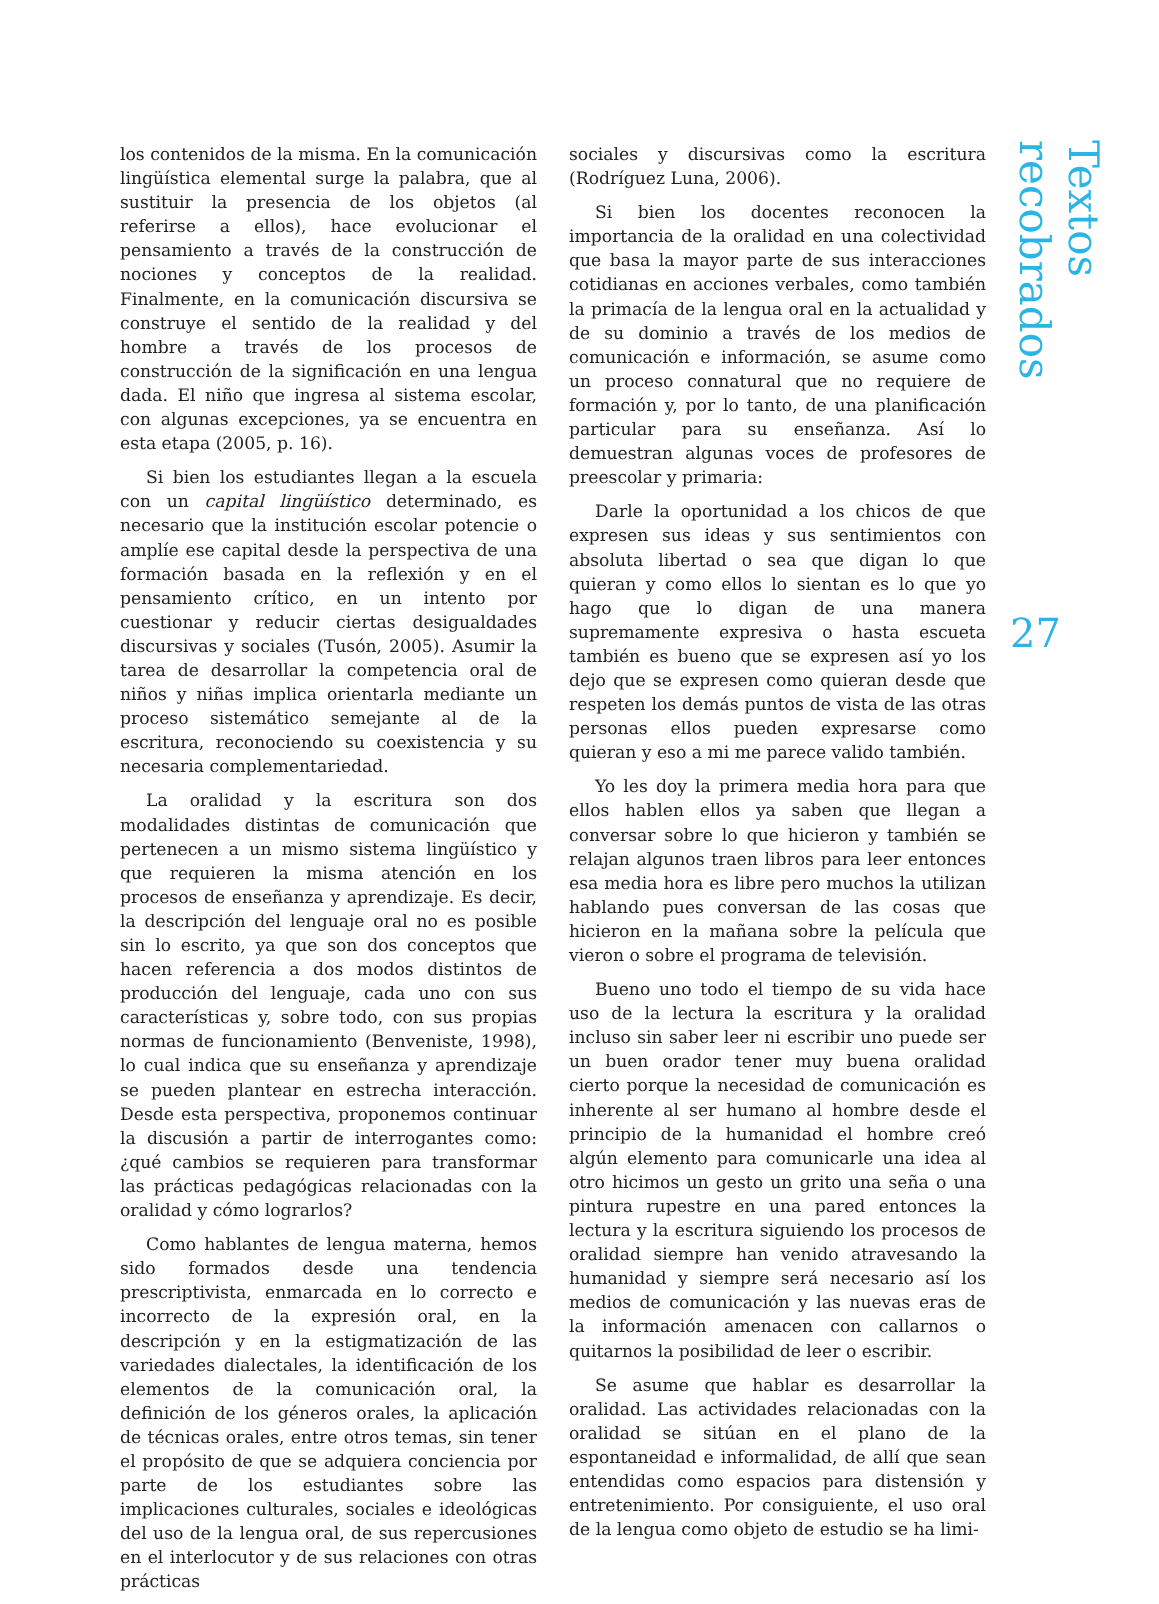los contenidos de la misma. En la comunicación lingüística elemental surge la palabra, que al sustituir la presencia de los objetos (al referirse a ellos), hace evolucionar el pensamiento a través de la construcción de nociones y conceptos de la realidad. Finalmente, en la comunicación discursiva se construye el sentido de la realidad y del hombre a través de los procesos de construcción de la significación en una lengua dada. El niño que ingresa al sistema escolar, con algunas excepciones, ya se encuentra en esta etapa (2005, p. 16).
Si bien los estudiantes llegan a la escuela con un capital lingüístico determinado, es necesario que la institución escolar potencie o amplíe ese capital desde la perspectiva de una formación basada en la reflexión y en el pensamiento crítico, en un intento por cuestionar y reducir ciertas desigualdades discursivas y sociales (Tusón, 2005). Asumir la tarea de desarrollar la competencia oral de niños y niñas implica orientarla mediante un proceso sistemático semejante al de la escritura, reconociendo su coexistencia y su necesaria complementariedad.
La oralidad y la escritura son dos modalidades distintas de comunicación que pertenecen a un mismo sistema lingüístico y que requieren la misma atención en los procesos de enseñanza y aprendizaje. Es decir, la descripción del lenguaje oral no es posible sin lo escrito, ya que son dos conceptos que hacen referencia a dos modos distintos de producción del lenguaje, cada uno con sus características y, sobre todo, con sus propias normas de funcionamiento (Benveniste, 1998), lo cual indica que su enseñanza y aprendizaje se pueden plantear en estrecha interacción. Desde esta perspectiva, proponemos continuar la discusión a partir de interrogantes como: ¿qué cambios se requieren para transformar las prácticas pedagógicas relacionadas con la oralidad y cómo lograrlos?
Como hablantes de lengua materna, hemos sido formados desde una tendencia prescriptivista, enmarcada en lo correcto e incorrecto de la expresión oral, en la descripción y en la estigmatización de las variedades dialectales, la identificación de los elementos de la comunicación oral, la definición de los géneros orales, la aplicación de técnicas orales, entre otros temas, sin tener el propósito de que se adquiera conciencia por parte de los estudiantes sobre las implicaciones culturales, sociales e ideológicas del uso de la lengua oral, de sus repercusiones en el interlocutor y de sus relaciones con otras prácticas
sociales y discursivas como la escritura (Rodríguez Luna, 2006).
Si bien los docentes reconocen la importancia de la oralidad en una colectividad que basa la mayor parte de sus interacciones cotidianas en acciones verbales, como también la primacía de la lengua oral en la actualidad y de su dominio a través de los medios de comunicación e información, se asume como un proceso connatural que no requiere de formación y, por lo tanto, de una planificación particular para su enseñanza. Así lo demuestran algunas voces de profesores de preescolar y primaria:
Darle la oportunidad a los chicos de que expresen sus ideas y sus sentimientos con absoluta libertad o sea que digan lo que quieran y como ellos lo sientan es lo que yo hago que lo digan de una manera supremamente expresiva o hasta escueta también es bueno que se expresen así yo los dejo que se expresen como quieran desde que respeten los demás puntos de vista de las otras personas ellos pueden expresarse como quieran y eso a mi me parece valido también.
Yo les doy la primera media hora para que ellos hablen ellos ya saben que llegan a conversar sobre lo que hicieron y también se relajan algunos traen libros para leer entonces esa media hora es libre pero muchos la utilizan hablando pues conversan de las cosas que hicieron en la mañana sobre la película que vieron o sobre el programa de televisión.
Bueno uno todo el tiempo de su vida hace uso de la lectura la escritura y la oralidad incluso sin saber leer ni escribir uno puede ser un buen orador tener muy buena oralidad cierto porque la necesidad de comunicación es inherente al ser humano al hombre desde el principio de la humanidad el hombre creó algún elemento para comunicarle una idea al otro hicimos un gesto un grito una seña o una pintura rupestre en una pared entonces la lectura y la escritura siguiendo los procesos de oralidad siempre han venido atravesando la humanidad y siempre será necesario así los medios de comunicación y las nuevas eras de la información amenacen con callarnos o quitarnos la posibilidad de leer o escribir.
Se asume que hablar es desarrollar la oralidad. Las actividades relacionadas con la oralidad se sitúan en el plano de la espontaneidad e informalidad, de allí que sean entendidas como espacios para distensión y entretenimiento. Por consiguiente, el uso oral de la lengua como objeto de estudio se ha limi-
Textos recobrados
27